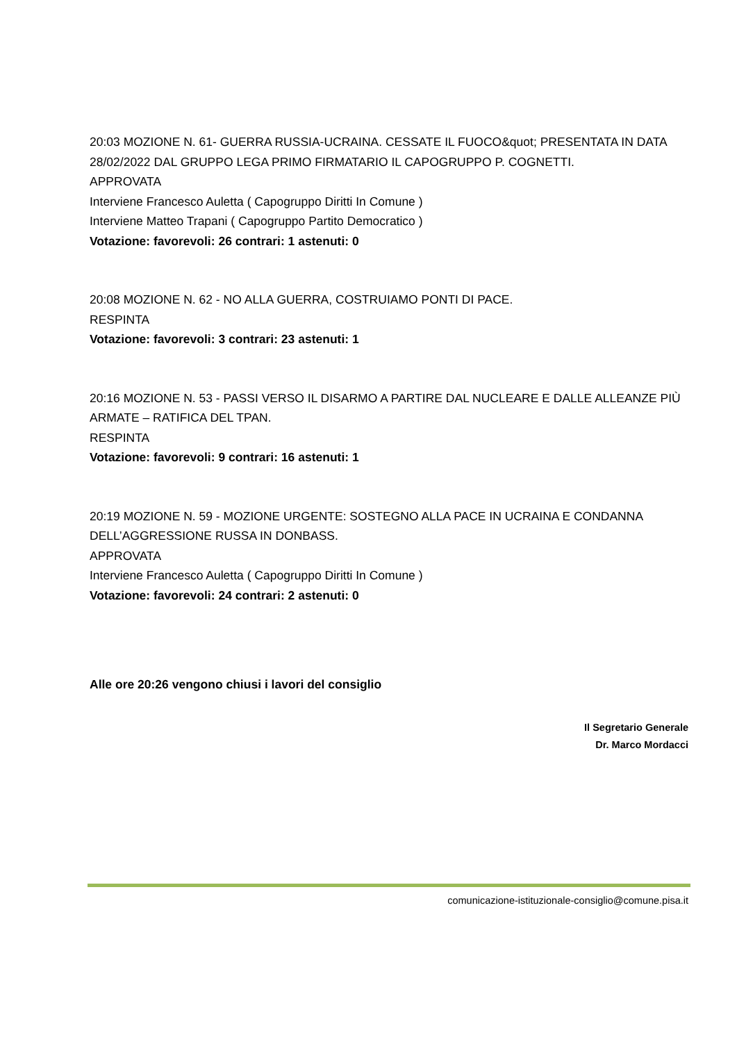20:03 MOZIONE N. 61- GUERRA RUSSIA-UCRAINA. CESSATE IL FUOCO&quot; PRESENTATA IN DATA 28/02/2022 DAL GRUPPO LEGA PRIMO FIRMATARIO IL CAPOGRUPPO P. COGNETTI.
APPROVATA
Interviene Francesco Auletta ( Capogruppo Diritti In Comune )
Interviene Matteo Trapani ( Capogruppo Partito Democratico )
Votazione: favorevoli: 26 contrari: 1 astenuti: 0
20:08 MOZIONE N. 62 - NO ALLA GUERRA, COSTRUIAMO PONTI DI PACE.
RESPINTA
Votazione: favorevoli: 3 contrari: 23 astenuti: 1
20:16 MOZIONE N. 53 - PASSI VERSO IL DISARMO A PARTIRE DAL NUCLEARE E DALLE ALLEANZE PIÙ ARMATE – RATIFICA DEL TPAN.
RESPINTA
Votazione: favorevoli: 9 contrari: 16 astenuti: 1
20:19 MOZIONE N. 59 - MOZIONE URGENTE: SOSTEGNO ALLA PACE IN UCRAINA E CONDANNA DELL’AGGRESSIONE RUSSA IN DONBASS.
APPROVATA
Interviene Francesco Auletta ( Capogruppo Diritti In Comune )
Votazione: favorevoli: 24 contrari: 2 astenuti: 0
Alle ore 20:26 vengono chiusi i lavori del consiglio
Il Segretario Generale
Dr. Marco Mordacci
comunicazione-istituzionale-consiglio@comune.pisa.it